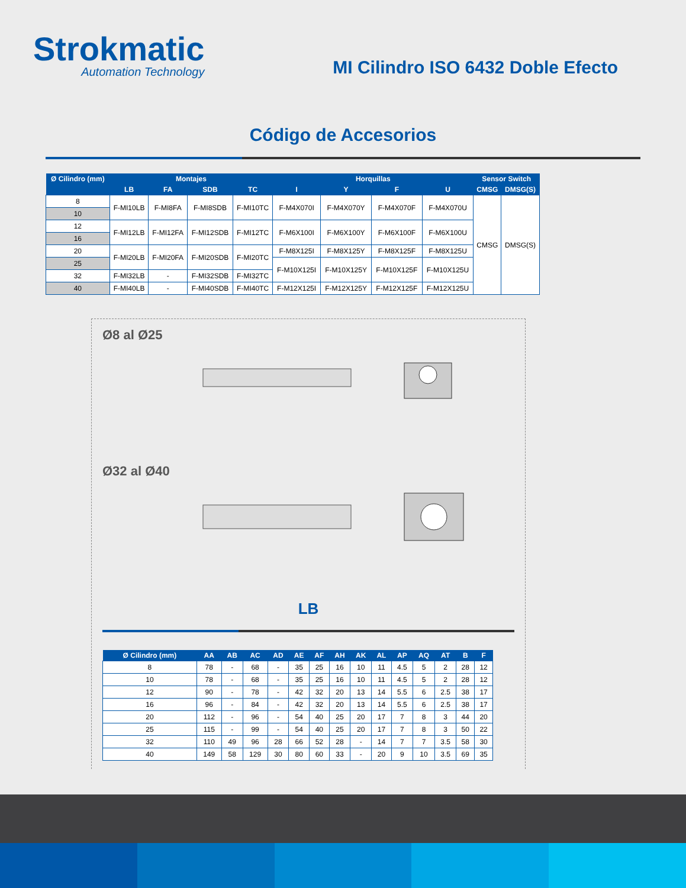Strokmatic
Automation Technology
MI Cilindro ISO 6432 Doble Efecto
Código de Accesorios
| Ø Cilindro (mm) | Montajes | | | | Horquillas | | | | Sensor Switch | |
| --- | --- | --- | --- | --- | --- | --- | --- | --- | --- | --- |
| | LB | FA | SDB | TC | I | Y | F | U | CMSG | DMSG(S) |
| 8 | F-MI10LB | F-MI8FA | F-MI8SDB | F-MI10TC | F-M4X070I | F-M4X070Y | F-M4X070F | F-M4X070U | CMSG | DMSG(S) |
| 10 | | | | | | | | | | |
| 12 | F-MI12LB | F-MI12FA | F-MI12SDB | F-MI12TC | F-M6X100I | F-M6X100Y | F-M6X100F | F-M6X100U | | |
| 16 | | | | | | | | | | |
| 20 | F-MI20LB | F-MI20FA | F-MI20SDB | F-MI20TC | F-M8X125I | F-M8X125Y | F-M8X125F | F-M8X125U | | |
| 25 | | | | | F-M10X125I | F-M10X125Y | F-M10X125F | F-M10X125U | | |
| 32 | F-MI32LB | - | F-MI32SDB | F-MI32TC | | | | | | |
| 40 | F-MI40LB | - | F-MI40SDB | F-MI40TC | F-M12X125I | F-M12X125Y | F-M12X125F | F-M12X125U | | |
Ø8 al Ø25
Ø32 al Ø40
LB
| Ø Cilindro (mm) | AA | AB | AC | AD | AE | AF | AH | AK | AL | AP | AQ | AT | B | F |
| --- | --- | --- | --- | --- | --- | --- | --- | --- | --- | --- | --- | --- | --- | --- |
| 8 | 78 | - | 68 | - | 35 | 25 | 16 | 10 | 11 | 4.5 | 5 | 2 | 28 | 12 |
| 10 | 78 | - | 68 | - | 35 | 25 | 16 | 10 | 11 | 4.5 | 5 | 2 | 28 | 12 |
| 12 | 90 | - | 78 | - | 42 | 32 | 20 | 13 | 14 | 5.5 | 6 | 2.5 | 38 | 17 |
| 16 | 96 | - | 84 | - | 42 | 32 | 20 | 13 | 14 | 5.5 | 6 | 2.5 | 38 | 17 |
| 20 | 112 | - | 96 | - | 54 | 40 | 25 | 20 | 17 | 7 | 8 | 3 | 44 | 20 |
| 25 | 115 | - | 99 | - | 54 | 40 | 25 | 20 | 17 | 7 | 8 | 3 | 50 | 22 |
| 32 | 110 | 49 | 96 | 28 | 66 | 52 | 28 | - | 14 | 7 | 7 | 3.5 | 58 | 30 |
| 40 | 149 | 58 | 129 | 30 | 80 | 60 | 33 | - | 20 | 9 | 10 | 3.5 | 69 | 35 |